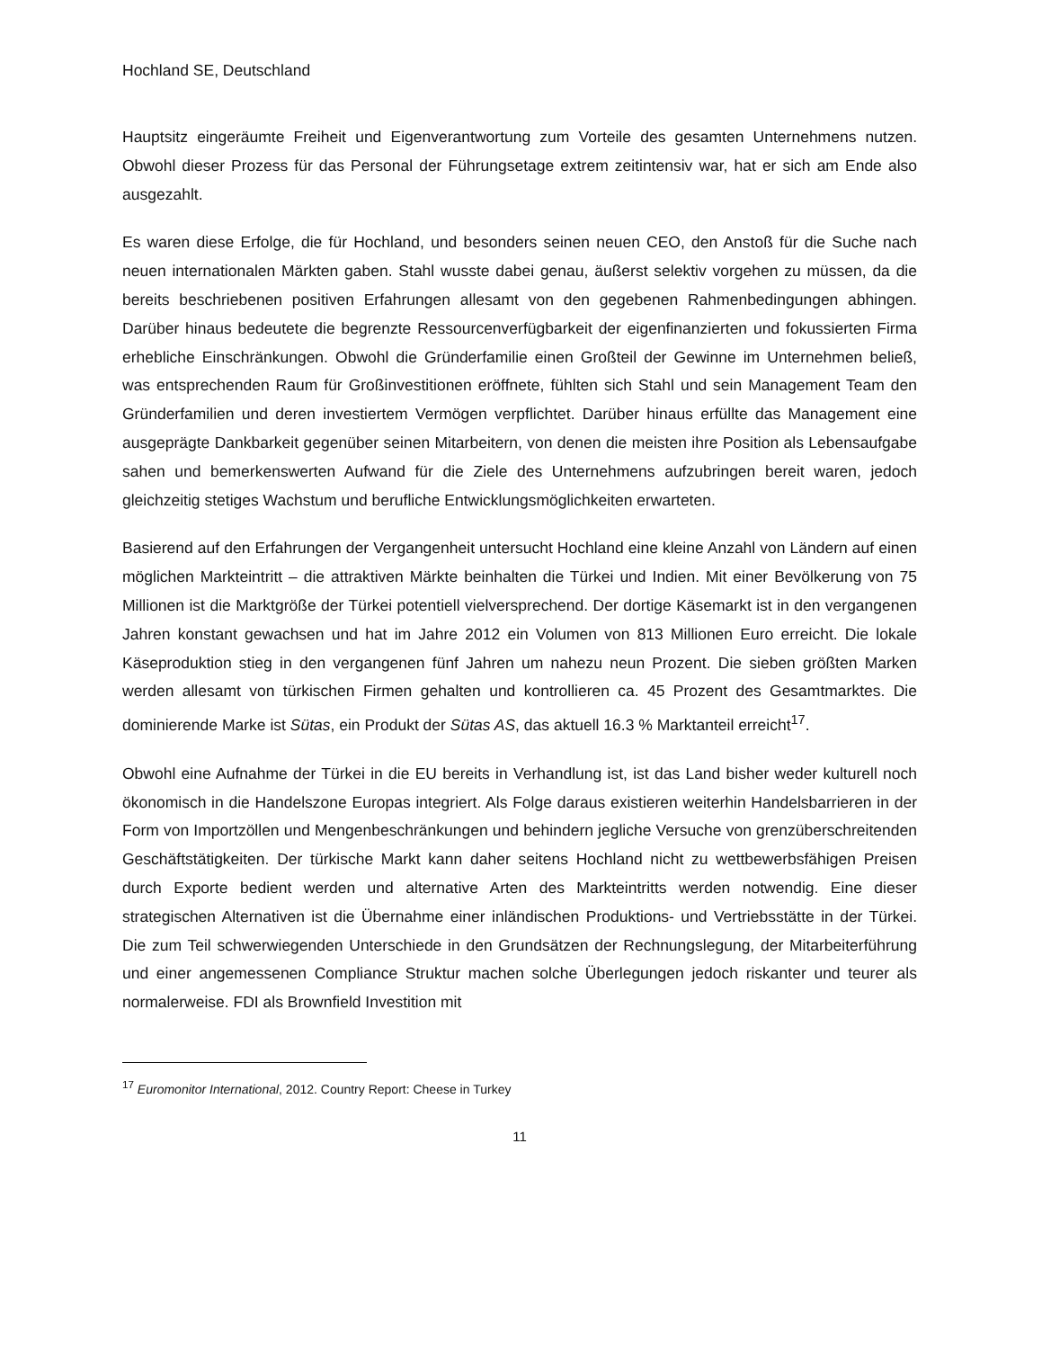Hochland SE, Deutschland
Hauptsitz eingeräumte Freiheit und Eigenverantwortung zum Vorteile des gesamten Unternehmens nutzen. Obwohl dieser Prozess für das Personal der Führungsetage extrem zeitintensiv war, hat er sich am Ende also ausgezahlt.
Es waren diese Erfolge, die für Hochland, und besonders seinen neuen CEO, den Anstoß für die Suche nach neuen internationalen Märkten gaben. Stahl wusste dabei genau, äußerst selektiv vorgehen zu müssen, da die bereits beschriebenen positiven Erfahrungen allesamt von den gegebenen Rahmenbedingungen abhingen. Darüber hinaus bedeutete die begrenzte Ressourcenverfügbarkeit der eigenfinanzierten und fokussierten Firma erhebliche Einschränkungen. Obwohl die Gründerfamilie einen Großteil der Gewinne im Unternehmen beließ, was entsprechenden Raum für Großinvestitionen eröffnete, fühlten sich Stahl und sein Management Team den Gründerfamilien und deren investiertem Vermögen verpflichtet. Darüber hinaus erfüllte das Management eine ausgeprägte Dankbarkeit gegenüber seinen Mitarbeitern, von denen die meisten ihre Position als Lebensaufgabe sahen und bemerkenswerten Aufwand für die Ziele des Unternehmens aufzubringen bereit waren, jedoch gleichzeitig stetiges Wachstum und berufliche Entwicklungsmöglichkeiten erwarteten.
Basierend auf den Erfahrungen der Vergangenheit untersucht Hochland eine kleine Anzahl von Ländern auf einen möglichen Markteintritt – die attraktiven Märkte beinhalten die Türkei und Indien. Mit einer Bevölkerung von 75 Millionen ist die Marktgröße der Türkei potentiell vielversprechend. Der dortige Käsemarkt ist in den vergangenen Jahren konstant gewachsen und hat im Jahre 2012 ein Volumen von 813 Millionen Euro erreicht. Die lokale Käseproduktion stieg in den vergangenen fünf Jahren um nahezu neun Prozent. Die sieben größten Marken werden allesamt von türkischen Firmen gehalten und kontrollieren ca. 45 Prozent des Gesamtmarktes. Die dominierende Marke ist Sütas, ein Produkt der Sütas AS, das aktuell 16.3 % Marktanteil erreicht<sup>17</sup>.
Obwohl eine Aufnahme der Türkei in die EU bereits in Verhandlung ist, ist das Land bisher weder kulturell noch ökonomisch in die Handelszone Europas integriert. Als Folge daraus existieren weiterhin Handelsbarrieren in der Form von Importzöllen und Mengenbeschränkungen und behindern jegliche Versuche von grenzüberschreitenden Geschäftstätigkeiten. Der türkische Markt kann daher seitens Hochland nicht zu wettbewerbsfähigen Preisen durch Exporte bedient werden und alternative Arten des Markteintritts werden notwendig. Eine dieser strategischen Alternativen ist die Übernahme einer inländischen Produktions- und Vertriebsstätte in der Türkei. Die zum Teil schwerwiegenden Unterschiede in den Grundsätzen der Rechnungslegung, der Mitarbeiterführung und einer angemessenen Compliance Struktur machen solche Überlegungen jedoch riskanter und teurer als normalerweise. FDI als Brownfield Investition mit
<sup>17</sup> Euromonitor International, 2012. Country Report: Cheese in Turkey
11